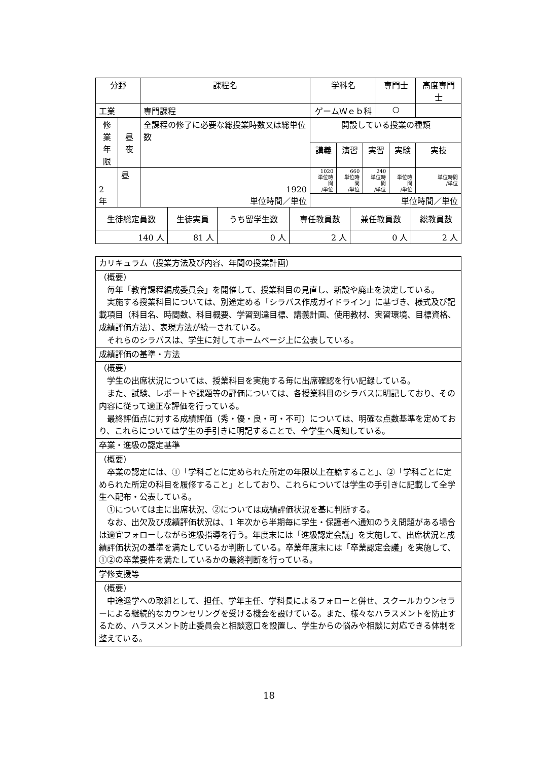| 分野 | | 課程名 | 学科名 | | | 専門士 | | 高度専門士 |
| --- | --- | --- | --- | --- | --- | --- | --- | --- |
| 工業 | | 専門課程 | ゲームＷｅｂ科 | | | ○ | | |
| 修業 年限 | 昼夜 | 全課程の修了に必要な総授業時数又は総単位数 | 開設している授業の種類 | | | | | |
| | | | 講義 | 演習 | 実習 | | 実験 | 実技 |
| 2 年 | 昼 | 1920 単位時間／単位 | 1020 単位時間 /単位 | 660 単位時間 /単位 | 240 単位時間 /単位 | | 単位時間 /単位 | 単位時間 /単位 |
| | | | 単位時間／単位 | | | | | |
| 生徒総定員数 | 生徒実員 | うち留学生数 | 専任教員数 | 兼任教員数 | 総教員数 |
| 140 人 | 81 人 | 0 人 | 2 人 | 0 人 | 2 人 |
| カリキュラム（授業方法及び内容、年間の授業計画） |
| （概要） 毎年「教育課程編成委員会」を開催して、授業科目の見直し、新設や廃止を決定している。 実施する授業科目については、別途定める「シラバス作成ガイドライン」に基づき、様式及び記載項目（科目名、時間数、科目概要、学習到達目標、講義計画、使用教材、実習環境、目標資格、成績評価方法）、表現方法が統一されている。 それらのシラバスは、学生に対してホームページ上に公表している。 |
| 成績評価の基準・方法 |
| （概要） 学生の出席状況については、授業科目を実施する毎に出席確認を行い記録している。 また、試験、レポートや課題等の評価については、各授業科目のシラバスに明記しており、その内容に従って適正な評価を行っている。 最終評価点に対する成績評価（秀・優・良・可・不可）については、明確な点数基準を定めており、これらについては学生の手引きに明記することで、全学生へ周知している。 |
| 卒業・進級の認定基準 |
| （概要） 卒業の認定には、①「学科ごとに定められた所定の年限以上在籍すること」、②「学科ごとに定められた所定の科目を履修すること」としており、これらについては学生の手引きに記載して全学生へ配布・公表している。 ①については主に出席状況、②については成績評価状況を基に判断する。 なお、出欠及び成績評価状況は、1 年次から半期毎に学生・保護者へ通知のうえ問題がある場合は適宜フォローしながら進級指導を行う。年度末には「進級認定会議」を実施して、出席状況と成績評価状況の基準を満たしているか判断している。卒業年度末には「卒業認定会議」を実施して、①②の卒業要件を満たしているかの最終判断を行っている。 |
| 学修支援等 |
| （概要） 中途退学への取組として、担任、学年主任、学科長によるフォローと併せ、スクールカウンセラーによる継続的なカウンセリングを受ける機会を設けている。また、様々なハラスメントを防止するため、ハラスメント防止委員会と相談窓口を設置し、学生からの悩みや相談に対応できる体制を整えている。 |
18